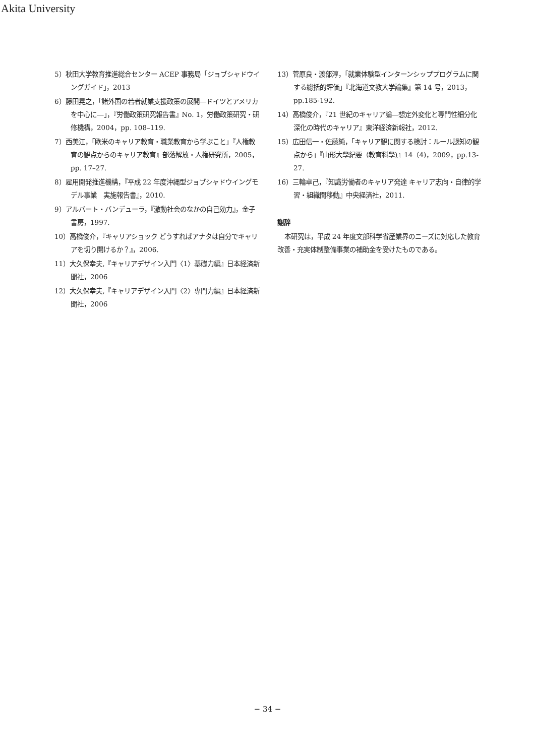Akita University
5）秋田大学教育推進総合センター ACEP 事務局「ジョブシャドウイングガイド」，2013
6）藤田晃之，「諸外国の若者就業支援政策の展開―ドイツとアメリカを中心に―」，『労働政策研究報告書』No. 1，労働政策研究・研修機構，2004，pp. 108–119.
7）西美江，「欧米のキャリア教育・職業教育から学ぶこと」『人権教育の観点からのキャリア教育』部落解放・人権研究所，2005，pp. 17–27.
8）雇用開発推進機構，『平成 22 年度沖縄型ジョブシャドウイングモデル事業　実施報告書』，2010.
9）アルバート・バンデューラ，『激動社会のなかの自己効力』，金子書房，1997.
10）高橋俊介，『キャリアショック どうすればアナタは自分でキャリアを切り開けるか？』，2006.
11）大久保幸夫,『キャリアデザイン入門〈1〉基礎力編』日本経済新聞社，2006
12）大久保幸夫,『キャリアデザイン入門〈2〉専門力編』日本経済新聞社，2006
13）菅原良・渡部淳，「就業体験型インターンシッププログラムに関する総括的評価」『北海道文教大学論集』第 14 号，2013，pp.185-192.
14）高橋俊介，『21 世紀のキャリア論―想定外変化と専門性細分化深化の時代のキャリア』東洋経済新報社，2012.
15）広田信一・佐藤純，「キャリア観に関する検討：ルール認知の観点から」『山形大學紀要（教育科學)』14（4)，2009，pp.13-27.
16）三輪卓己，『知識労働者のキャリア発達 キャリア志向・自律的学習・組織間移動』中央経済社，2011.
謝辞
本研究は，平成 24 年度文部科学省産業界のニーズに対応した教育改善・充実体制整備事業の補助金を受けたものである。
− 34 −